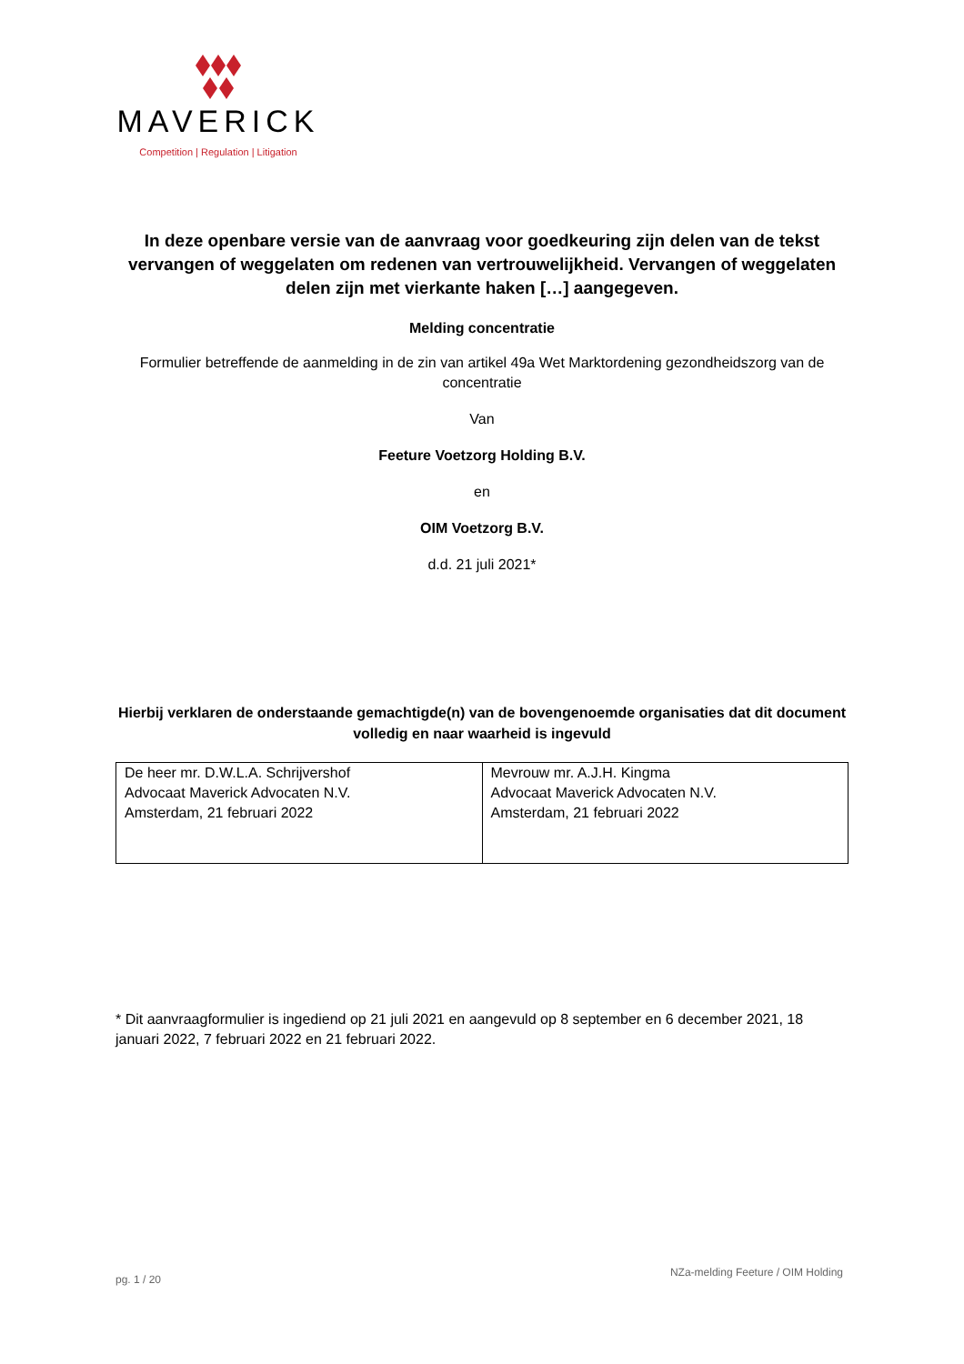MAVERICK
Competition | Regulation | Litigation
In deze openbare versie van de aanvraag voor goedkeuring zijn delen van de tekst vervangen of weggelaten om redenen van vertrouwelijkheid. Vervangen of weggelaten delen zijn met vierkante haken […] aangegeven.
Melding concentratie
Formulier betreffende de aanmelding in de zin van artikel 49a Wet Marktordening gezondheidszorg van de concentratie
Van
Feeture Voetzorg Holding B.V.
en
OIM Voetzorg B.V.
d.d. 21 juli 2021*
Hierbij verklaren de onderstaande gemachtigde(n) van de bovengenoemde organisaties dat dit document volledig en naar waarheid is ingevuld
| De heer mr. D.W.L.A. Schrijvershof Advocaat Maverick Advocaten N.V. Amsterdam, 21 februari 2022 | Mevrouw mr. A.J.H. Kingma Advocaat Maverick Advocaten N.V. Amsterdam, 21 februari 2022 |
* Dit aanvraagformulier is ingediend op 21 juli 2021 en aangevuld op 8 september en 6 december 2021, 18 januari 2022, 7 februari 2022 en 21 februari 2022.
pg. 1 / 20 NZa-melding Feeture / OIM Holding